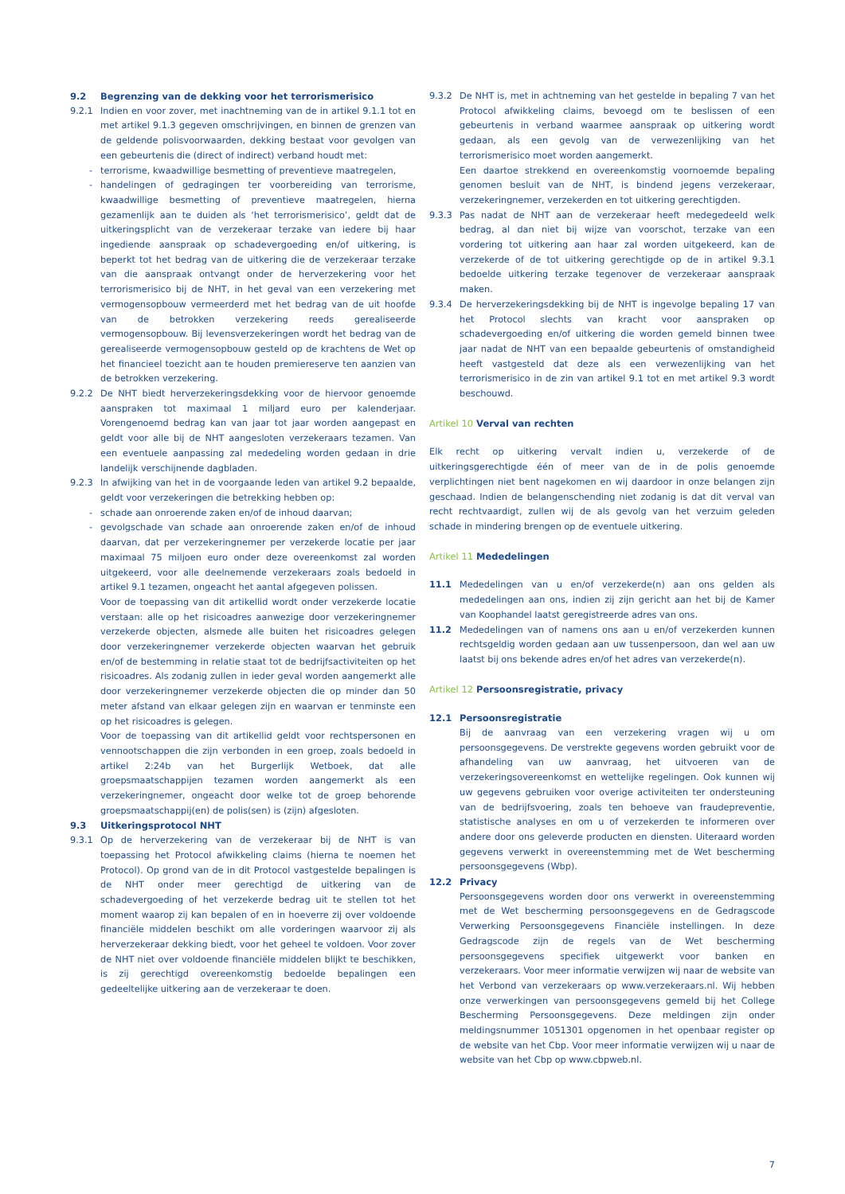9.2 Begrenzing van de dekking voor het terrorismerisico
9.2.1 Indien en voor zover, met inachtneming van de in artikel 9.1.1 tot en met artikel 9.1.3 gegeven omschrijvingen, en binnen de grenzen van de geldende polisvoorwaarden, dekking bestaat voor gevolgen van een gebeurtenis die (direct of indirect) verband houdt met:
- terrorisme, kwaadwillige besmetting of preventieve maatregelen,
- handelingen of gedragingen ter voorbereiding van terrorisme, kwaadwillige besmetting of preventieve maatregelen, hierna gezamenlijk aan te duiden als ‘het terrorismerisico’, geldt dat de uitkeringsplicht van de verzekeraar terzake van iedere bij haar ingediende aanspraak op schadevergoeding en/of uitkering, is beperkt tot het bedrag van de uitkering die de verzekeraar terzake van die aanspraak ontvangt onder de herverzekering voor het terrorismerisico bij de NHT, in het geval van een verzekering met vermogensopbouw vermeerderd met het bedrag van de uit hoofde van de betrokken verzekering reeds gerealiseerde vermogensopbouw. Bij levensverzekeringen wordt het bedrag van de gerealiseerde vermogensopbouw gesteld op de krachtens de Wet op het financieel toezicht aan te houden premiereserve ten aanzien van de betrokken verzekering.
9.2.2 De NHT biedt herverzekeringsdekking voor de hiervoor genoemde aanspraken tot maximaal 1 miljard euro per kalenderjaar. Vorengenoemd bedrag kan van jaar tot jaar worden aangepast en geldt voor alle bij de NHT aangesloten verzekeraars tezamen. Van een eventuele aanpassing zal mededeling worden gedaan in drie landelijk verschijnende dagbladen.
9.2.3 In afwijking van het in de voorgaande leden van artikel 9.2 bepaalde, geldt voor verzekeringen die betrekking hebben op:
- schade aan onroerende zaken en/of de inhoud daarvan;
- gevolgschade van schade aan onroerende zaken en/of de inhoud daarvan, dat per verzekeringnemer per verzekerde locatie per jaar maximaal 75 miljoen euro onder deze overeenkomst zal worden uitgekeerd, voor alle deelnemende verzekeraars zoals bedoeld in artikel 9.1 tezamen, ongeacht het aantal afgegeven polissen.
Voor de toepassing van dit artikellid wordt onder verzekerde locatie verstaan: alle op het risicoadres aanwezige door verzekeringnemer verzekerde objecten, alsmede alle buiten het risicoadres gelegen door verzekeringnemer verzekerde objecten waarvan het gebruik en/of de bestemming in relatie staat tot de bedrijfsactiviteiten op het risicoadres. Als zodanig zullen in ieder geval worden aangemerkt alle door verzekeringnemer verzekerde objecten die op minder dan 50 meter afstand van elkaar gelegen zijn en waarvan er tenminste een op het risicoadres is gelegen.
Voor de toepassing van dit artikellid geldt voor rechtspersonen en vennootschappen die zijn verbonden in een groep, zoals bedoeld in artikel 2:24b van het Burgerlijk Wetboek, dat alle groepsmaatschappijen tezamen worden aangemerkt als een verzekeringnemer, ongeacht door welke tot de groep behorende groepsmaatschappij(en) de polis(sen) is (zijn) afgesloten.
9.3 Uitkeringsprotocol NHT
9.3.1 Op de herverzekering van de verzekeraar bij de NHT is van toepassing het Protocol afwikkeling claims (hierna te noemen het Protocol). Op grond van de in dit Protocol vastgestelde bepalingen is de NHT onder meer gerechtigd de uitkering van de schadevergoeding of het verzekerde bedrag uit te stellen tot het moment waarop zij kan bepalen of en in hoeverre zij over voldoende financiële middelen beschikt om alle vorderingen waarvoor zij als herverzekeraar dekking biedt, voor het geheel te voldoen. Voor zover de NHT niet over voldoende financiële middelen blijkt te beschikken, is zij gerechtigd overeenkomstig bedoelde bepalingen een gedeeltelijke uitkering aan de verzekeraar te doen.
9.3.2 De NHT is, met in achtneming van het gestelde in bepaling 7 van het Protocol afwikkeling claims, bevoegd om te beslissen of een gebeurtenis in verband waarmee aanspraak op uitkering wordt gedaan, als een gevolg van de verwezenlijking van het terrorismerisico moet worden aangemerkt.
Een daartoe strekkend en overeenkomstig voornoemde bepaling genomen besluit van de NHT, is bindend jegens verzekeraar, verzekeringnemer, verzekerden en tot uitkering gerechtigden.
9.3.3 Pas nadat de NHT aan de verzekeraar heeft medegedeeld welk bedrag, al dan niet bij wijze van voorschot, terzake van een vordering tot uitkering aan haar zal worden uitgekeerd, kan de verzekerde of de tot uitkering gerechtigde op de in artikel 9.3.1 bedoelde uitkering terzake tegenover de verzekeraar aanspraak maken.
9.3.4 De herverzekeringsdekking bij de NHT is ingevolge bepaling 17 van het Protocol slechts van kracht voor aanspraken op schadevergoeding en/of uitkering die worden gemeld binnen twee jaar nadat de NHT van een bepaalde gebeurtenis of omstandigheid heeft vastgesteld dat deze als een verwezenlijking van het terrorismerisico in de zin van artikel 9.1 tot en met artikel 9.3 wordt beschouwd.
Artikel 10 Verval van rechten
Elk recht op uitkering vervalt indien u, verzekerde of de uitkeringsgerechtigde één of meer van de in de polis genoemde verplichtingen niet bent nagekomen en wij daardoor in onze belangen zijn geschaad. Indien de belangenschending niet zodanig is dat dit verval van recht rechtvaardigt, zullen wij de als gevolg van het verzuim geleden schade in mindering brengen op de eventuele uitkering.
Artikel 11 Mededelingen
11.1 Mededelingen van u en/of verzekerde(n) aan ons gelden als mededelingen aan ons, indien zij zijn gericht aan het bij de Kamer van Koophandel laatst geregistreerde adres van ons.
11.2 Mededelingen van of namens ons aan u en/of verzekerden kunnen rechtsgeldig worden gedaan aan uw tussenpersoon, dan wel aan uw laatst bij ons bekende adres en/of het adres van verzekerde(n).
Artikel 12 Persoonsregistratie, privacy
12.1 Persoonsregistratie
Bij de aanvraag van een verzekering vragen wij u om persoonsgegevens. De verstrekte gegevens worden gebruikt voor de afhandeling van uw aanvraag, het uitvoeren van de verzekeringsovereenkomst en wettelijke regelingen. Ook kunnen wij uw gegevens gebruiken voor overige activiteiten ter ondersteuning van de bedrijfsvoering, zoals ten behoeve van fraudepreventie, statistische analyses en om u of verzekerden te informeren over andere door ons geleverde producten en diensten. Uiteraard worden gegevens verwerkt in overeenstemming met de Wet bescherming persoonsgegevens (Wbp).
12.2 Privacy
Persoonsgegevens worden door ons verwerkt in overeenstemming met de Wet bescherming persoonsgegevens en de Gedragscode Verwerking Persoonsgegevens Financiële instellingen. In deze Gedragscode zijn de regels van de Wet bescherming persoonsgegevens specifiek uitgewerkt voor banken en verzekeraars. Voor meer informatie verwijzen wij naar de website van het Verbond van verzekeraars op www.verzekeraars.nl. Wij hebben onze verwerkingen van persoonsgegevens gemeld bij het College Bescherming Persoonsgegevens. Deze meldingen zijn onder meldingsnummer 1051301 opgenomen in het openbaar register op de website van het Cbp. Voor meer informatie verwijzen wij u naar de website van het Cbp op www.cbpweb.nl.
7